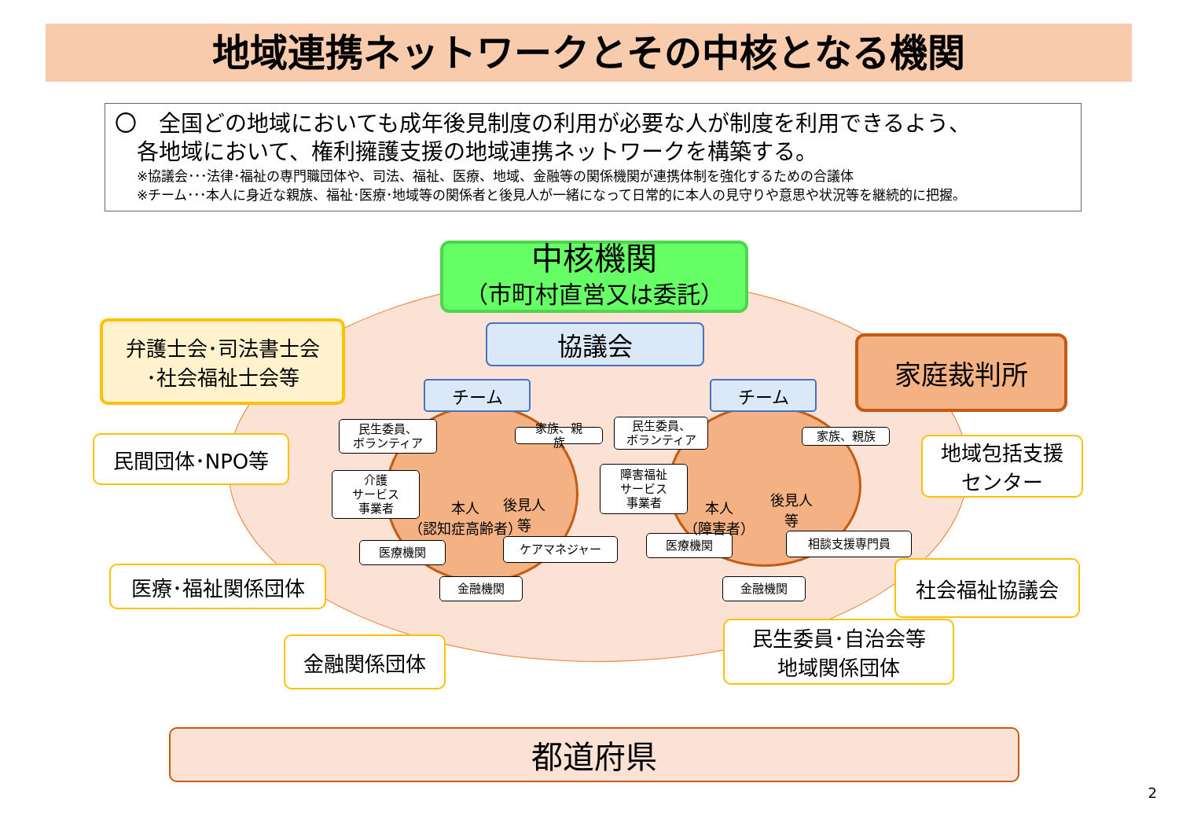地域連携ネットワークとその中核となる機関
〇　全国どの地域においても成年後見制度の利用が必要な人が制度を利用できるよう、
　各地域において、権利擁護支援の地域連携ネットワークを構築する。
※協議会･･･法律･福祉の専門職団体や、司法、福祉、医療、地域、金融等の関係機関が連携体制を強化するための合議体
※チーム･･･本人に身近な親族、福祉･医療･地域等の関係者と後見人が一緒になって日常的に本人の見守りや意思や状況等を継続的に把握。
中核機関
（市町村直営又は委託）
協議会
弁護士会･司法書士会
･社会福祉士会等
家庭裁判所
チーム チーム
民間団体･NPO等
地域包括支援
センター
医療･福祉関係団体 社会福祉協議会
金融関係団体
民生委員･自治会等
地域関係団体
民生委員、
ボランティア
家族、親
族
介護
サービス
事業者
医療機関 ケアマネジャー
金融機関
民生委員、
ボランティア
家族、親族
障害福祉
サービス
事業者
医療機関 相談支援専門員
金融機関
本人
（認知症高齢者）
後見人
等
本人
（障害者）
後見人
等
都道府県
2